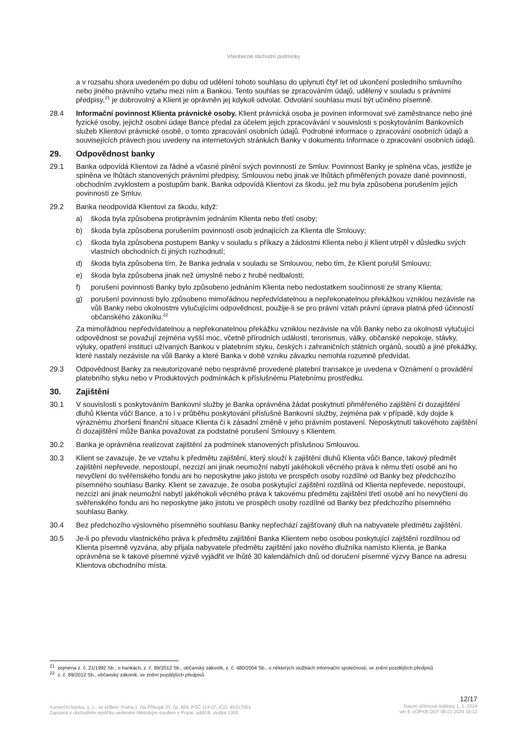Všeobecné obchodní podmínky
a v rozsahu shora uvedeném po dobu od udělení tohoto souhlasu do uplynutí čtyř let od ukončení posledního smluvního nebo jiného právního vztahu mezi ním a Bankou. Tento souhlas se zpracováním údajů, udělený v souladu s právními předpisy,<sup>21</sup> je dobrovolný a Klient je oprávněn jej kdykoli odvolat. Odvolání souhlasu musí být učiněno písemně.
28.4 Informační povinnost Klienta právnické osoby. Klient právnická osoba je povinen informovat své zaměstnance nebo jiné fyzické osoby, jejichž osobní údaje Bance předal za účelem jejich zpracovávání v souvislosti s poskytováním Bankovních služeb Klientovi právnické osobě, o tomto zpracování osobních údajů. Podrobné informace o zpracování osobních údajů a souvisejících právech jsou uvedeny na internetových stránkách Banky v dokumentu Informace o zpracování osobních údajů.
29. Odpovědnost banky
29.1 Banka odpovídá Klientovi za řádné a včasné plnění svých povinností ze Smluv. Povinnost Banky je splněna včas, jestliže je splněna ve lhůtách stanovených právními předpisy, Smlouvou nebo jinak ve lhůtách přiměřených povaze dané povinnosti, obchodním zvyklostem a postupům bank. Banka odpovídá Klientovi za škodu, jež mu byla způsobena porušením jejích povinností ze Smluv.
29.2 Banka neodpovídá Klientovi za škodu, když:
a) škoda byla způsobena protiprávním jednáním Klienta nebo třetí osoby;
b) škoda byla způsobena porušením povinností osob jednajících za Klienta dle Smlouvy;
c) škoda byla způsobena postupem Banky v souladu s příkazy a žádostmi Klienta nebo jí Klient utrpěl v důsledku svých vlastních obchodních či jiných rozhodnutí;
d) škoda byla způsobena tím, že Banka jednala v souladu se Smlouvou, nebo tím, že Klient porušil Smlouvu;
e) škoda byla způsobena jinak než úmyslně nebo z hrubé nedbalosti;
f) porušení povinnosti Banky bylo způsobeno jednáním Klienta nebo nedostatkem součinnosti ze strany Klienta;
g) porušení povinnosti bylo způsobeno mimořádnou nepředvídatelnou a nepřekonatelnou překážkou vzniklou nezávisle na vůli Banky nebo okolnostmi vylučujícími odpovědnost, použije-li se pro právní vztah právní úprava platná před účinností občanského zákoníku.<sup>22</sup>
Za mimořádnou nepředvídatelnou a nepřekonatelnou překážku vzniklou nezávisle na vůli Banky nebo za okolnosti vylučující odpovědnost se považují zejména vyšší moc, včetně přírodních událostí, terorismus, války, občanské nepokoje, stávky, výluky, opatření institucí užívaných Bankou v platebním styku, českých i zahraničních státních orgánů, soudů a jiné překážky, které nastaly nezávisle na vůli Banky a které Banka v době vzniku závazku nemohla rozumně předvídat.
29.3 Odpovědnost Banky za neautorizované nebo nesprávně provedené platební transakce je uvedena v Oznámení o provádění platebního styku nebo v Produktových podmínkách k příslušnému Platebnímu prostředku.
30. Zajištění
30.1 V souvislosti s poskytováním Bankovní služby je Banka oprávněna žádat poskytnutí přiměřeného zajištění či dozajištění dluhů Klienta vůči Bance, a to i v průběhu poskytování příslušné Bankovní služby, zejména pak v případě, kdy dojde k výraznému zhoršení finanční situace Klienta či k zásadní změně v jeho právním postavení. Neposkytnutí takovéhoto zajištění či dozajištění může Banka považovat za podstatné porušení Smlouvy s Klientem.
30.2 Banka je oprávněna realizovat zajištění za podmínek stanovených příslušnou Smlouvou.
30.3 Klient se zavazuje, že ve vztahu k předmětu zajištění, který slouží k zajištění dluhů Klienta vůči Bance, takový předmět zajištění nepřevede, nepostoupí, nezcizí ani jinak neumožní nabytí jakéhokoli věcného práva k němu třetí osobě ani ho nevyčlení do svěřenského fondu ani ho neposkytne jako jistotu ve prospěch osoby rozdílné od Banky bez předchozího písemného souhlasu Banky. Klient se zavazuje, že osoba poskytující zajištění rozdílná od Klienta nepřevede, nepostoupí, nezcizí ani jinak neumožní nabytí jakéhokoli věcného práva k takovému předmětu zajištění třetí osobě ani ho nevyčlení do svěřenského fondu ani ho neposkytne jako jistotu ve prospěch osoby rozdílné od Banky bez předchozího písemného souhlasu Banky.
30.4 Bez předchozího výslovného písemného souhlasu Banky nepřechází zajišťovaný dluh na nabyvatele předmětu zajištění.
30.5 Je-li po převodu vlastnického práva k předmětu zajištění Banka Klientem nebo osobou poskytující zajištění rozdílnou od Klienta písemně vyzvána, aby přijala nabyvatele předmětu zajištění jako nového dlužníka namísto Klienta, je Banka oprávněna se k takové písemné výzvě vyjádřit ve lhůtě 30 kalendářních dnů od doručení písemné výzvy Bance na adresu Klientova obchodního místa.
<sup>21</sup>
zejména z. č. 21/1992 Sb., o bankách, z. č. 89/2012 Sb., občanský zákoník, z. č. 480/2004 Sb., o některých službách informační společnosti, ve znění pozdějších předpisů
<sup>22</sup>
z. č. 89/2012 Sb., občanský zákoník, ve znění pozdějších předpisů
Komerční banka, a. s., se sídlem: Praha 1, Na Příkopě 33, čp. 969, PSČ 114 07, IČO: 45317054
Zapsaná v obchodním rejstříku vedeném Městským soudem v Praze, oddíl B, vložka 1360
12/17
Datum účinnosti šablony 1. 1. 2024
ver E VOPKB.DOT 08.01.2024 10:12